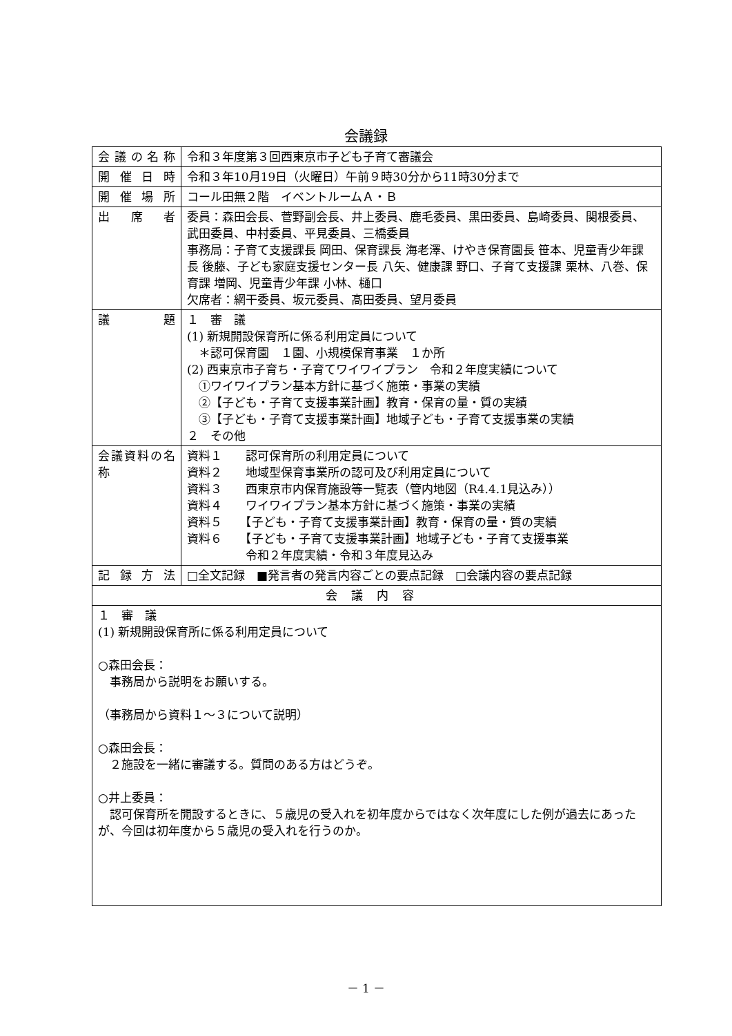会議録
| 会議の名称 | 令和３年度第３回西東京市子ども子育て審議会 |
| 開催日時 | 令和３年10月19日（火曜日）午前９時30分から11時30分まで |
| 開催場所 | コール田無２階 イベントルームＡ・Ｂ |
| 出席者 | 委員：森田会長、菅野副会長、井上委員、鹿毛委員、黒田委員、島崎委員、関根委員、武田委員、中村委員、平見委員、三橋委員 事務局：子育て支援課長 岡田、保育課長 海老澤、けやき保育園長 笹本、児童青少年課長 後藤、子ども家庭支援センター長 八矢、健康課 野口、子育て支援課 栗林、八巻、保育課 増岡、児童青少年課 小林、樋口 欠席者：網干委員、坂元委員、髙田委員、望月委員 |
| 議題 | １ 審 議 (1) 新規開設保育所に係る利用定員について ＊認可保育園 １園、小規模保育事業 １か所 (2) 西東京市子育ち・子育てワイワイプラン 令和２年度実績について ①ワイワイプラン基本方針に基づく施策・事業の実績 ②【子ども・子育て支援事業計画】教育・保育の量・質の実績 ③【子ども・子育て支援事業計画】地域子ども・子育て支援事業の実績 ２ その他 |
| 会議資料の名称 | 資料１ 認可保育所の利用定員について 資料２ 地域型保育事業所の認可及び利用定員について 資料３ 西東京市内保育施設等一覧表（管内地図（R4.4.1見込み）） 資料４ ワイワイプラン基本方針に基づく施策・事業の実績 資料５ 【子ども・子育て支援事業計画】教育・保育の量・質の実績 資料６ 【子ども・子育て支援事業計画】地域子ども・子育て支援事業 令和２年度実績・令和３年度見込み |
| 記録方法 | □全文記録 ■発言者の発言内容ごとの要点記録 □会議内容の要点記録 |
| 会議内容 | |
| １ 審 議 (1) 新規開設保育所に係る利用定員について ○森田会長： 事務局から説明をお願いする。 （事務局から資料１～３について説明） ○森田会長： ２施設を一緒に審議する。質問のある方はどうぞ。 ○井上委員： 認可保育所を開設するときに、５歳児の受入れを初年度からではなく次年度にした例が過去にあったが、今回は初年度から５歳児の受入れを行うのか。 | |
－ 1 －